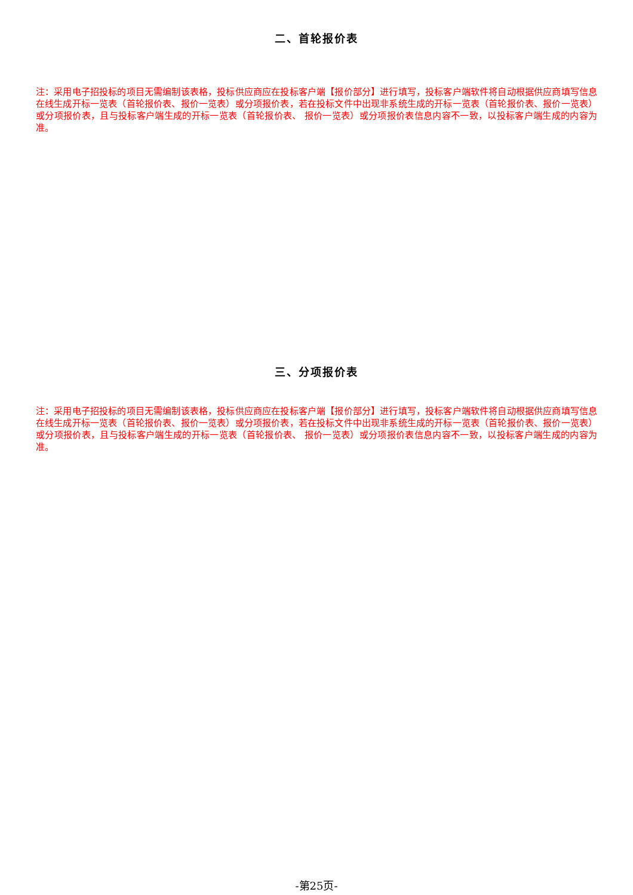二、首轮报价表
注：采用电子招投标的项目无需编制该表格，投标供应商应在投标客户端【报价部分】进行填写，投标客户端软件将自动根据供应商填写信息在线生成开标一览表（首轮报价表、报价一览表）或分项报价表，若在投标文件中出现非系统生成的开标一览表（首轮报价表、报价一览表）或分项报价表，且与投标客户端生成的开标一览表（首轮报价表、 报价一览表）或分项报价表信息内容不一致，以投标客户端生成的内容为准。
三、分项报价表
注：采用电子招投标的项目无需编制该表格，投标供应商应在投标客户端【报价部分】进行填写，投标客户端软件将自动根据供应商填写信息在线生成开标一览表（首轮报价表、报价一览表）或分项报价表，若在投标文件中出现非系统生成的开标一览表（首轮报价表、报价一览表）或分项报价表，且与投标客户端生成的开标一览表（首轮报价表、 报价一览表）或分项报价表信息内容不一致，以投标客户端生成的内容为准。
-第25页-